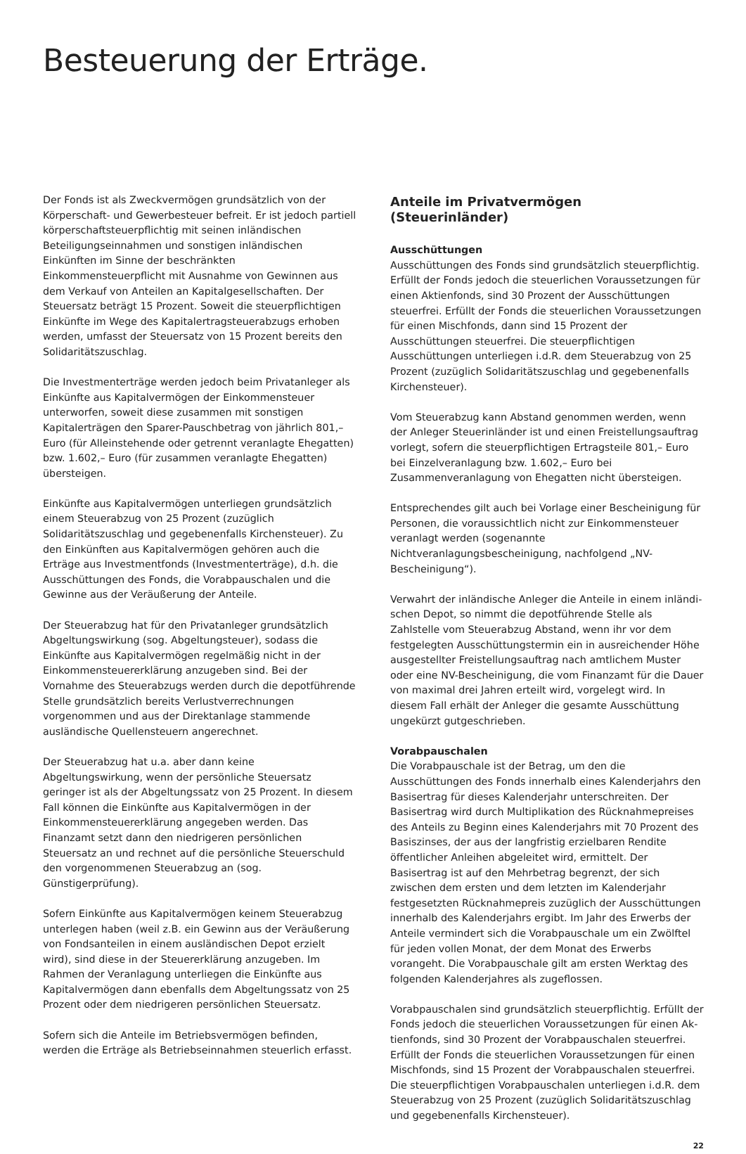Besteuerung der Erträge.
Der Fonds ist als Zweckvermögen grundsätzlich von der Körperschaft- und Gewerbesteuer befreit. Er ist jedoch partiell körperschaftsteuerpflichtig mit seinen inländischen Beteiligungs­einnahmen und sonstigen inländischen Einkünften im Sinne der beschränkten Einkommensteuerpflicht mit Ausnahme von Ge­winnen aus dem Verkauf von Anteilen an Kapitalgesellschaften. Der Steuersatz beträgt 15 Prozent. Soweit die steuerpflichtigen Einkünfte im Wege des Kapitalertragsteuerabzugs erhoben werden, umfasst der Steuersatz von 15 Prozent bereits den Solidaritätszuschlag.
Die Investmenterträge werden jedoch beim Privatanleger als Einkünfte aus Kapitalvermögen der Einkommensteuer unterwor­fen, soweit diese zusammen mit sonstigen Kapitalerträgen den Sparer-Pauschbetrag von jährlich 801,– Euro (für Alleinstehende oder getrennt veranlagte Ehegatten) bzw. 1.602,– Euro (für zusammen veranlagte Ehegatten) übersteigen.
Einkünfte aus Kapitalvermögen unterliegen grundsätzlich einem Steuerabzug von 25 Prozent (zuzüglich Solidaritätszuschlag und gegebenenfalls Kirchensteuer). Zu den Einkünften aus Kapitalvermögen gehören auch die Erträge aus Investmentfonds (Investmenterträge), d.h. die Ausschüttungen des Fonds, die Vorabpauschalen und die Gewinne aus der Veräußerung der Anteile.
Der Steuerabzug hat für den Privatanleger grundsätzlich Abgel­tungswirkung (sog. Abgeltungsteuer), sodass die Einkünfte aus Kapitalvermögen regelmäßig nicht in der Einkommensteuerer­klärung anzugeben sind. Bei der Vornahme des Steuerabzugs werden durch die depotführende Stelle grundsätzlich bereits Verlustverrechnungen vorgenommen und aus der Direktanlage stammende ausländische Quellensteuern angerechnet.
Der Steuerabzug hat u.a. aber dann keine Abgeltungswirkung, wenn der persönliche Steuersatz geringer ist als der Abgeltungs­satz von 25 Prozent. In diesem Fall können die Einkünfte aus Kapitalvermögen in der Einkommensteuererklärung angegeben werden. Das Finanzamt setzt dann den niedrigeren persönlichen Steuersatz an und rechnet auf die persönliche Steuerschuld den vorgenommenen Steuerabzug an (sog. Günstigerprüfung).
Sofern Einkünfte aus Kapitalvermögen keinem Steuerabzug unterlegen haben (weil z.B. ein Gewinn aus der Veräußerung von Fondsanteilen in einem ausländischen Depot erzielt wird), sind diese in der Steuererklärung anzugeben. Im Rahmen der Veranlagung unterliegen die Einkünfte aus Kapitalvermögen dann ebenfalls dem Abgeltungssatz von 25 Prozent oder dem niedrigeren persönlichen Steuersatz.
Sofern sich die Anteile im Betriebsvermögen befinden, werden die Erträge als Betriebseinnahmen steuerlich erfasst.
Anteile im Privatvermögen (Steuerinländer)
Ausschüttungen
Ausschüttungen des Fonds sind grundsätzlich steuerpflichtig. Erfüllt der Fonds jedoch die steuerlichen Voraussetzungen für einen Aktienfonds, sind 30 Prozent der Ausschüttungen steuer­frei. Erfüllt der Fonds die steuerlichen Voraussetzungen für einen Mischfonds, dann sind 15 Prozent der Ausschüttungen steuerfrei. Die steuerpflichtigen Ausschüttungen unterliegen i.d.R. dem Steuerabzug von 25 Prozent (zuzüglich Solidaritätszuschlag und gegebenenfalls Kirchensteuer).
Vom Steuerabzug kann Abstand genommen werden, wenn der Anleger Steuerinländer ist und einen Freistellungsauftrag vorlegt, sofern die steuerpflichtigen Ertragsteile 801,– Euro bei Einzelveranlagung bzw. 1.602,– Euro bei Zusammenveranlagung von Ehegatten nicht übersteigen.
Entsprechendes gilt auch bei Vorlage einer Bescheinigung für Personen, die voraussichtlich nicht zur Einkommensteuer veranlagt werden (sogenannte Nichtveranlagungsbescheinigung, nachfolgend „NV-Bescheinigung“).
Verwahrt der inländische Anleger die Anteile in einem inländi­schen Depot, so nimmt die depotführende Stelle als Zahlstelle vom Steuerabzug Abstand, wenn ihr vor dem festgelegten Ausschüttungstermin ein in ausreichender Höhe ausgestellter Freistellungsauftrag nach amtlichem Muster oder eine NV-Bescheinigung, die vom Finanzamt für die Dauer von maximal drei Jahren erteilt wird, vorgelegt wird. In diesem Fall erhält der Anleger die gesamte Ausschüttung ungekürzt gutgeschrieben.
Vorabpauschalen
Die Vorabpauschale ist der Betrag, um den die Ausschüttungen des Fonds innerhalb eines Kalenderjahrs den Basisertrag für dieses Kalenderjahr unterschreiten. Der Basisertrag wird durch Multiplikation des Rücknahmepreises des Anteils zu Beginn eines Kalenderjahrs mit 70 Prozent des Basiszinses, der aus der langfristig erzielbaren Rendite öffentlicher Anleihen abgeleitet wird, ermittelt. Der Basisertrag ist auf den Mehrbetrag begrenzt, der sich zwischen dem ersten und dem letzten im Kalenderjahr festgesetzten Rücknahmepreis zuzüglich der Ausschüttungen innerhalb des Kalenderjahrs ergibt. Im Jahr des Erwerbs der Anteile vermindert sich die Vorabpauschale um ein Zwölftel für jeden vollen Monat, der dem Monat des Erwerbs vorangeht. Die Vorabpauschale gilt am ersten Werktag des folgenden Kalenderjahres als zugeflossen.
Vorabpauschalen sind grundsätzlich steuerpflichtig. Erfüllt der Fonds jedoch die steuerlichen Voraussetzungen für einen Ak­tienfonds, sind 30 Prozent der Vorabpauschalen steuerfrei. Erfüllt der Fonds die steuerlichen Voraussetzungen für einen Mischfonds, sind 15 Prozent der Vorabpauschalen steuerfrei. Die steuerpflichtigen Vorabpauschalen unterliegen i.d.R. dem Steuerabzug von 25 Prozent (zuzüglich Solidaritätszuschlag und gegebenenfalls Kirchensteuer).
22